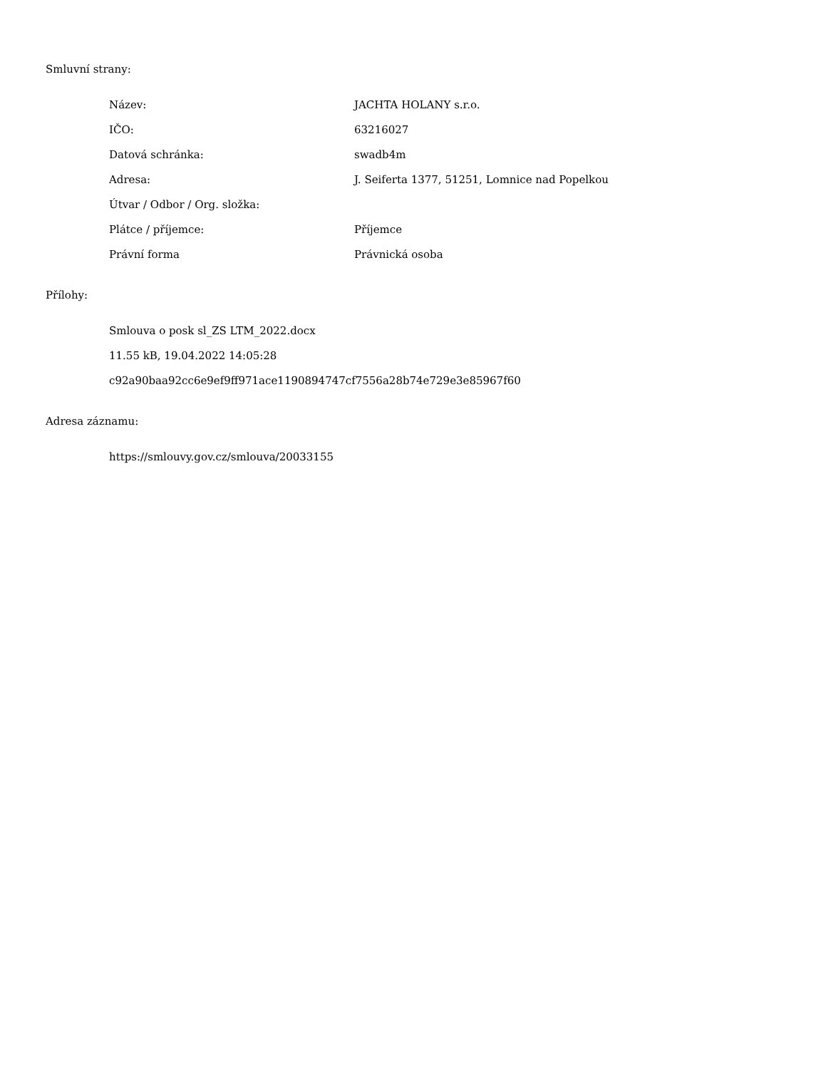Smluvní strany:
| Název: | JACHTA HOLANY s.r.o. |
| IČO: | 63216027 |
| Datová schránka: | swadb4m |
| Adresa: | J. Seiferta 1377, 51251, Lomnice nad Popelkou |
| Útvar / Odbor / Org. složka: | |
| Plátce / příjemce: | Příjemce |
| Právní forma | Právnická osoba |
Přílohy:
Smlouva o posk sl_ZS LTM_2022.docx
11.55 kB, 19.04.2022 14:05:28
c92a90baa92cc6e9ef9ff971ace1190894747cf7556a28b74e729e3e85967f60
Adresa záznamu:
https://smlouvy.gov.cz/smlouva/20033155